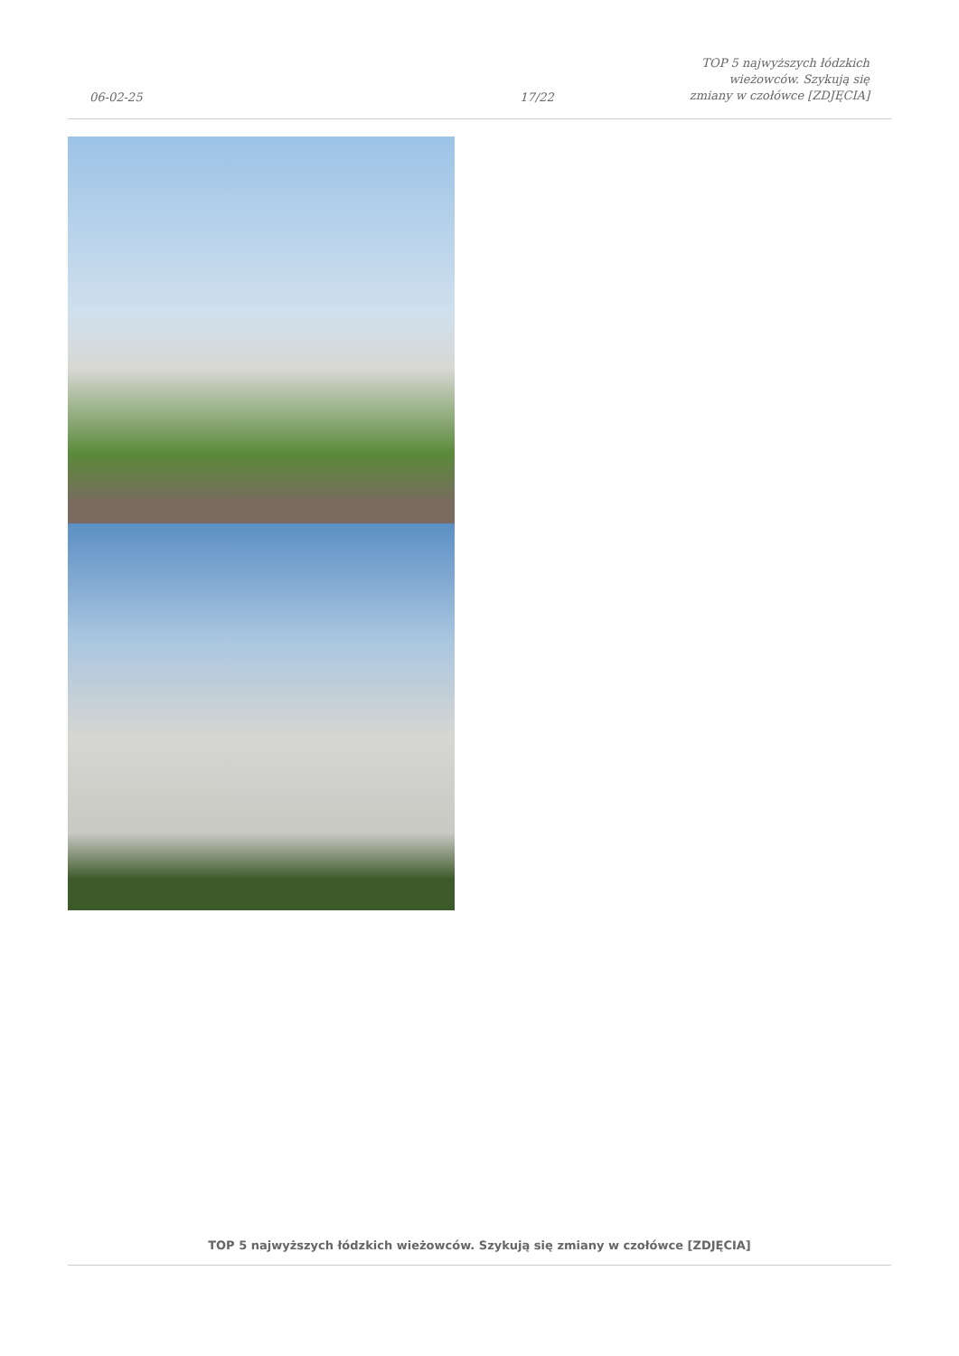06-02-25
17/22
TOP 5 najwyższych łódzkich wieżowców. Szykują się zmiany w czołówce [ZDJĘCIA]
TOP 5 najwyższych łódzkich wieżowców. Szykują się zmiany w czołówce [ZDJĘCIA]